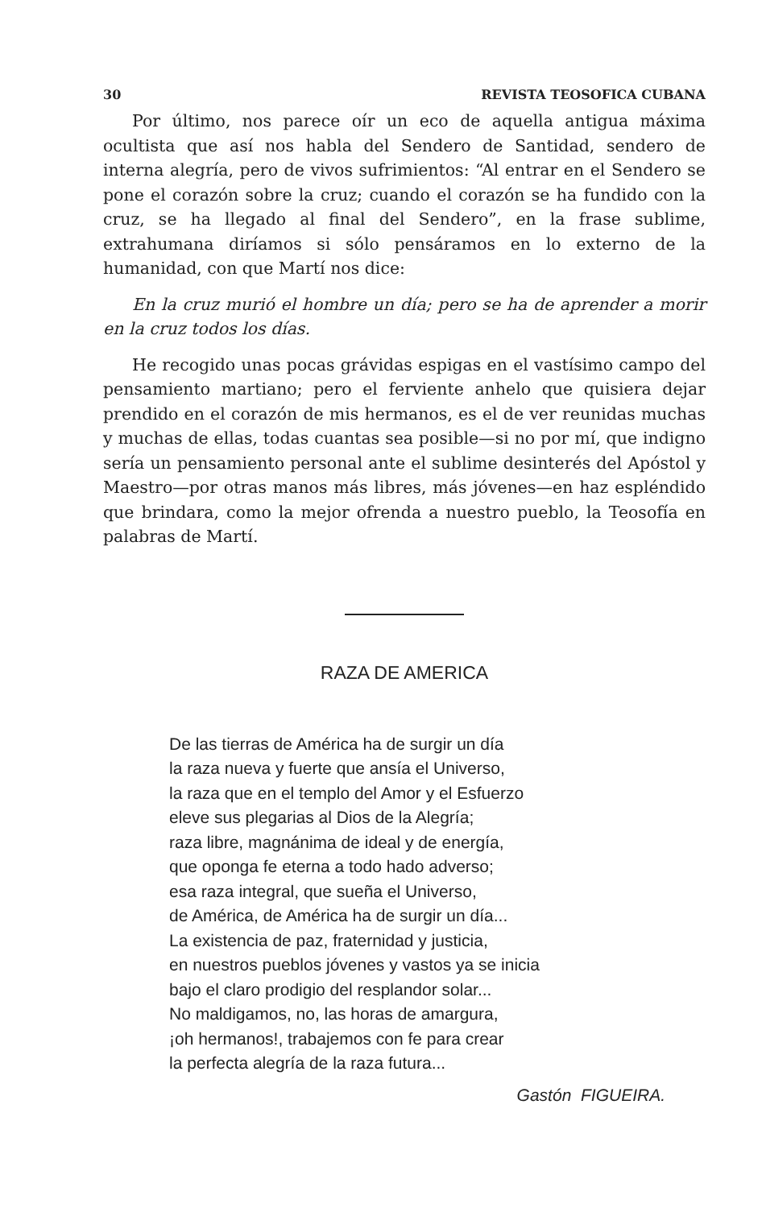30 REVISTA TEOSOFICA CUBANA
Por último, nos parece oír un eco de aquella antigua máxima ocultista que así nos habla del Sendero de Santidad, sendero de interna alegría, pero de vivos sufrimientos: “Al entrar en el Sendero se pone el corazón sobre la cruz; cuando el corazón se ha fundido con la cruz, se ha llegado al final del Sendero”, en la frase sublime, extrahumana diríamos si sólo pensáramos en lo externo de la humanidad, con que Martí nos dice:
En la cruz murió el hombre un día; pero se ha de aprender a morir en la cruz todos los días.
He recogido unas pocas grávidas espigas en el vastísimo campo del pensamiento martiano; pero el ferviente anhelo que quisiera dejar prendido en el corazón de mis hermanos, es el de ver reunidas muchas y muchas de ellas, todas cuantas sea posible—si no por mí, que indigno sería un pensamiento personal ante el sublime desinterés del Apóstol y Maestro—por otras manos más libres, más jóvenes—en haz espléndido que brindara, como la mejor ofrenda a nuestro pueblo, la Teosofía en palabras de Martí.
RAZA DE AMERICA
De las tierras de América ha de surgir un día
la raza nueva y fuerte que ansía el Universo,
la raza que en el templo del Amor y el Esfuerzo
eleve sus plegarias al Dios de la Alegría;
raza libre, magnánima de ideal y de energía,
que oponga fe eterna a todo hado adverso;
esa raza integral, que sueña el Universo,
de América, de América ha de surgir un día...
La existencia de paz, fraternidad y justicia,
en nuestros pueblos jóvenes y vastos ya se inicia
bajo el claro prodigio del resplandor solar...
No maldigamos, no, las horas de amargura,
¡oh hermanos!, trabajemos con fe para crear
la perfecta alegría de la raza futura...
Gastón FIGUEIRA.